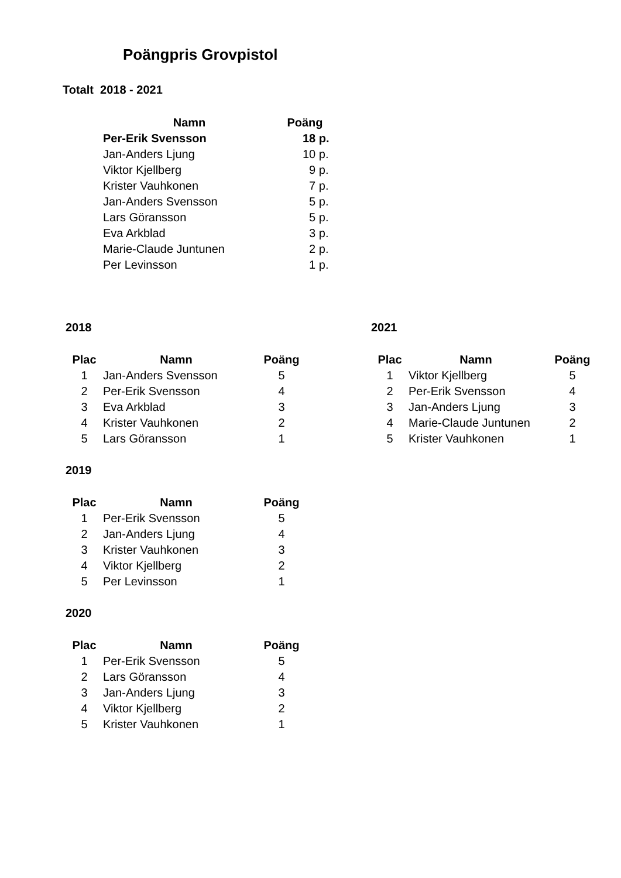Poängpris Grovpistol
Totalt 2018 - 2021
| Namn | Poäng |
| --- | --- |
| Per-Erik Svensson | 18 p. |
| Jan-Anders Ljung | 10 p. |
| Viktor Kjellberg | 9 p. |
| Krister Vauhkonen | 7 p. |
| Jan-Anders Svensson | 5 p. |
| Lars Göransson | 5 p. |
| Eva Arkblad | 3 p. |
| Marie-Claude Juntunen | 2 p. |
| Per Levinsson | 1 p. |
2018
| Plac | Namn | Poäng |
| --- | --- | --- |
| 1 | Jan-Anders Svensson | 5 |
| 2 | Per-Erik Svensson | 4 |
| 3 | Eva Arkblad | 3 |
| 4 | Krister Vauhkonen | 2 |
| 5 | Lars Göransson | 1 |
2021
| Plac | Namn | Poäng |
| --- | --- | --- |
| 1 | Viktor Kjellberg | 5 |
| 2 | Per-Erik Svensson | 4 |
| 3 | Jan-Anders Ljung | 3 |
| 4 | Marie-Claude Juntunen | 2 |
| 5 | Krister Vauhkonen | 1 |
2019
| Plac | Namn | Poäng |
| --- | --- | --- |
| 1 | Per-Erik Svensson | 5 |
| 2 | Jan-Anders Ljung | 4 |
| 3 | Krister Vauhkonen | 3 |
| 4 | Viktor Kjellberg | 2 |
| 5 | Per Levinsson | 1 |
2020
| Plac | Namn | Poäng |
| --- | --- | --- |
| 1 | Per-Erik Svensson | 5 |
| 2 | Lars Göransson | 4 |
| 3 | Jan-Anders Ljung | 3 |
| 4 | Viktor Kjellberg | 2 |
| 5 | Krister Vauhkonen | 1 |